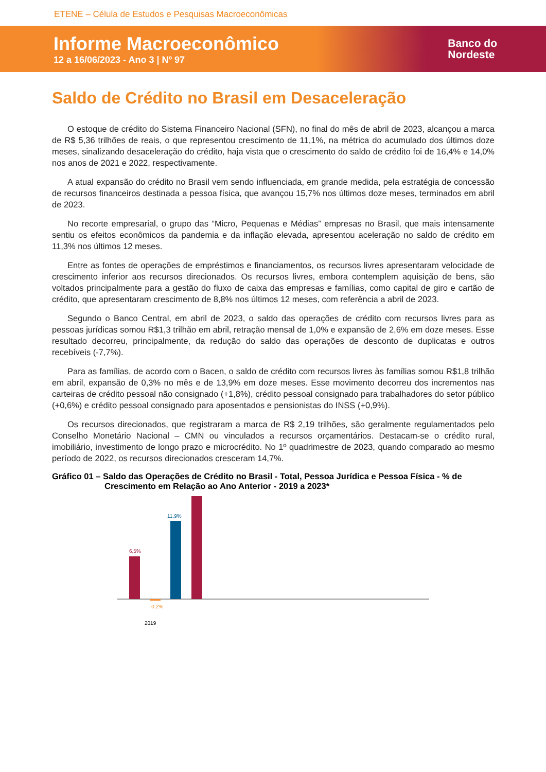ETENE – Célula de Estudos e Pesquisas Macroeconômicas
Informe Macroeconômico
12 a 16/06/2023 - Ano 3 | Nº 97
Banco do
Nordeste
Saldo de Crédito no Brasil em Desaceleração
O estoque de crédito do Sistema Financeiro Nacional (SFN), no final do mês de abril de 2023, alcançou a marca de R$ 5,36 trilhões de reais, o que representou crescimento de 11,1%, na métrica do acumulado dos últimos doze meses, sinalizando desaceleração do crédito, haja vista que o crescimento do saldo de crédito foi de 16,4% e 14,0% nos anos de 2021 e 2022, respectivamente.
A atual expansão do crédito no Brasil vem sendo influenciada, em grande medida, pela estratégia de concessão de recursos financeiros destinada a pessoa física, que avançou 15,7% nos últimos doze meses, terminados em abril de 2023.
No recorte empresarial, o grupo das “Micro, Pequenas e Médias” empresas no Brasil, que mais intensamente sentiu os efeitos econômicos da pandemia e da inflação elevada, apresentou aceleração no saldo de crédito em 11,3% nos últimos 12 meses.
Entre as fontes de operações de empréstimos e financiamentos, os recursos livres apresentaram velocidade de crescimento inferior aos recursos direcionados. Os recursos livres, embora contemplem aquisição de bens, são voltados principalmente para a gestão do fluxo de caixa das empresas e famílias, como capital de giro e cartão de crédito, que apresentaram crescimento de 8,8% nos últimos 12 meses, com referência a abril de 2023.
Segundo o Banco Central, em abril de 2023, o saldo das operações de crédito com recursos livres para as pessoas jurídicas somou R$1,3 trilhão em abril, retração mensal de 1,0% e expansão de 2,6% em doze meses. Esse resultado decorreu, principalmente, da redução do saldo das operações de desconto de duplicatas e outros recebíveis (-7,7%).
Para as famílias, de acordo com o Bacen, o saldo de crédito com recursos livres às famílias somou R$1,8 trilhão em abril, expansão de 0,3% no mês e de 13,9% em doze meses. Esse movimento decorreu dos incrementos nas carteiras de crédito pessoal não consignado (+1,8%), crédito pessoal consignado para trabalhadores do setor público (+0,6%) e crédito pessoal consignado para aposentados e pensionistas do INSS (+0,9%).
Os recursos direcionados, que registraram a marca de R$ 2,19 trilhões, são geralmente regulamentados pelo Conselho Monetário Nacional – CMN ou vinculados a recursos orçamentários. Destacam-se o crédito rural, imobiliário, investimento de longo prazo e microcrédito. No 1º quadrimestre de 2023, quando comparado ao mesmo período de 2022, os recursos direcionados cresceram 14,7%.
Gráfico 01 – Saldo das Operações de Crédito no Brasil - Total, Pessoa Jurídica e Pessoa Física - % de Crescimento em Relação ao Ano Anterior - 2019 a 2023*
6,5%
-0,2%
11,9%
2019